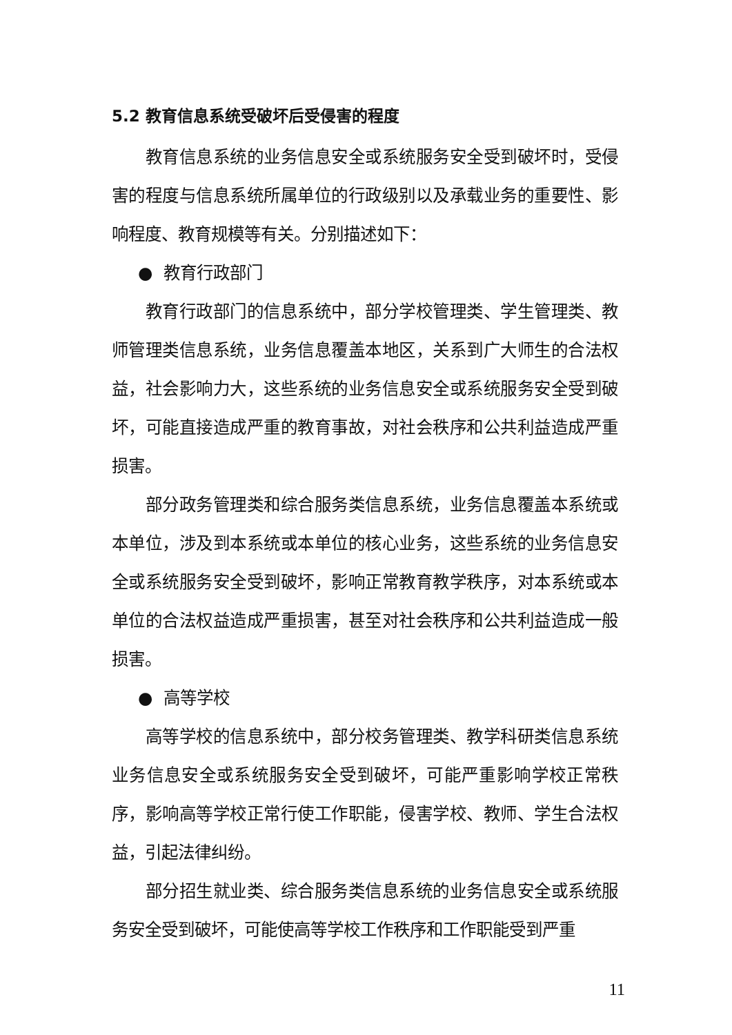5.2 教育信息系统受破坏后受侵害的程度
教育信息系统的业务信息安全或系统服务安全受到破坏时，受侵害的程度与信息系统所属单位的行政级别以及承载业务的重要性、影响程度、教育规模等有关。分别描述如下：
● 教育行政部门
教育行政部门的信息系统中，部分学校管理类、学生管理类、教师管理类信息系统，业务信息覆盖本地区，关系到广大师生的合法权益，社会影响力大，这些系统的业务信息安全或系统服务安全受到破坏，可能直接造成严重的教育事故，对社会秩序和公共利益造成严重损害。
部分政务管理类和综合服务类信息系统，业务信息覆盖本系统或本单位，涉及到本系统或本单位的核心业务，这些系统的业务信息安全或系统服务安全受到破坏，影响正常教育教学秩序，对本系统或本单位的合法权益造成严重损害，甚至对社会秩序和公共利益造成一般损害。
● 高等学校
高等学校的信息系统中，部分校务管理类、教学科研类信息系统业务信息安全或系统服务安全受到破坏，可能严重影响学校正常秩序，影响高等学校正常行使工作职能，侵害学校、教师、学生合法权益，引起法律纠纷。
部分招生就业类、综合服务类信息系统的业务信息安全或系统服务安全受到破坏，可能使高等学校工作秩序和工作职能受到严重
11